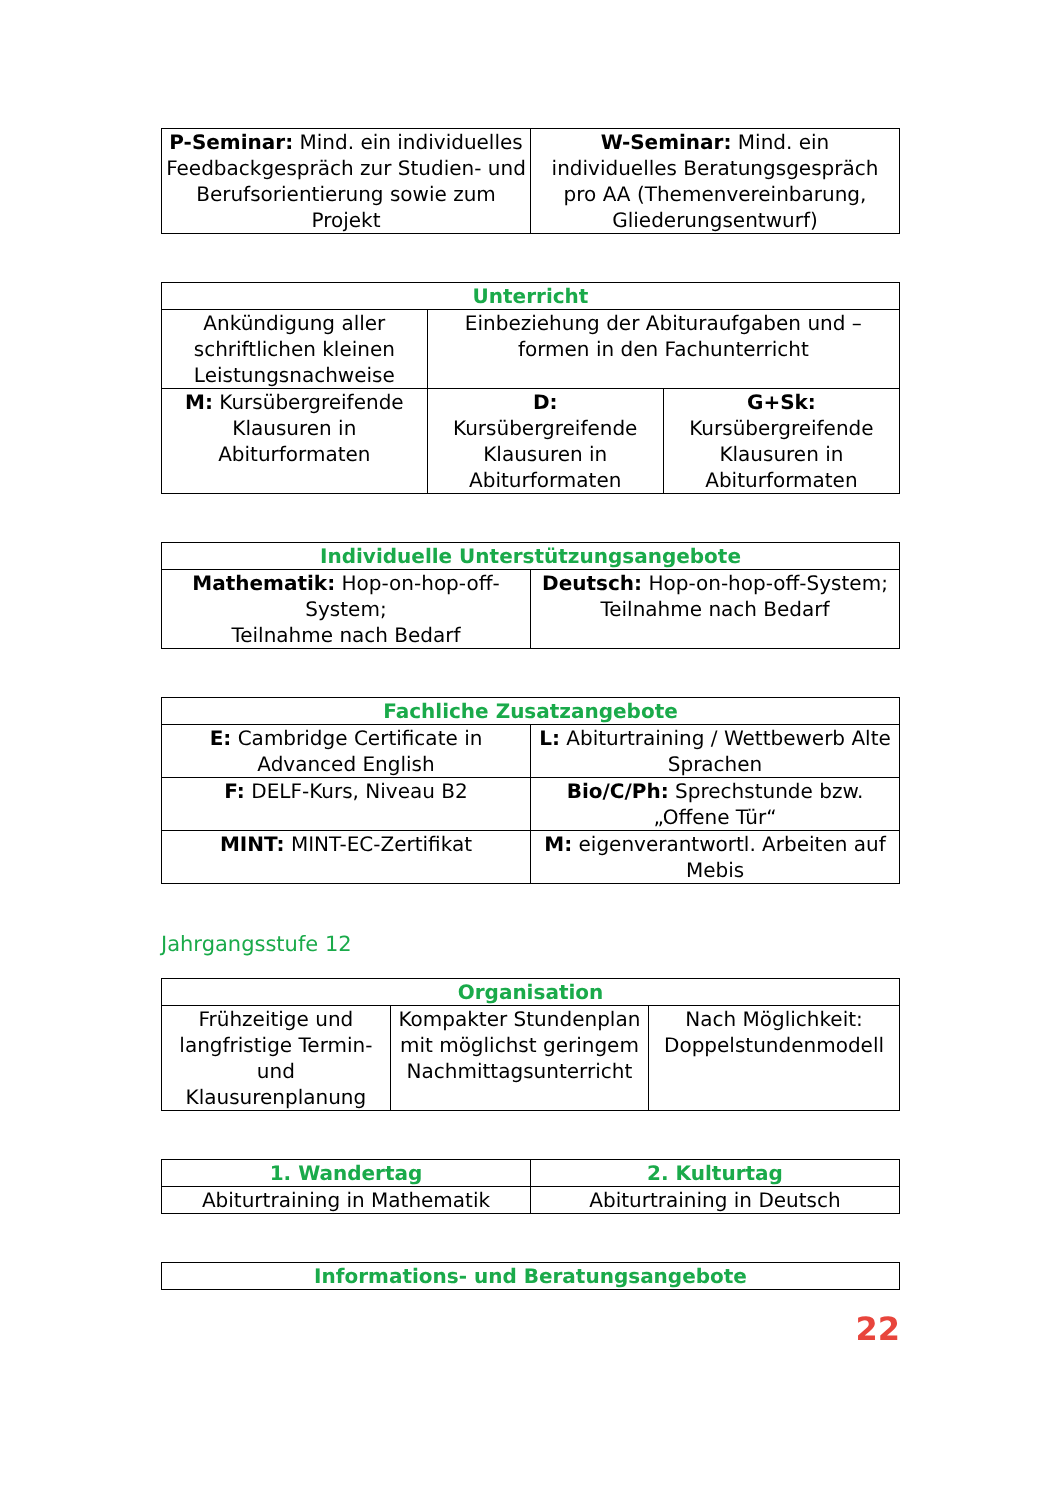| P-Seminar: Mind. ein individuelles Feedbackgespräch zur Studien- und Berufsorientierung sowie zum Projekt | W-Seminar: Mind. ein individuelles Beratungsgespräch pro AA (Themenvereinbarung, Gliederungsentwurf) |
| Unterricht | | |
| --- | --- | --- |
| Ankündigung aller schriftlichen kleinen Leistungsnachweise | Einbeziehung der Abituraufgaben und –formen in den Fachunterricht | |
| M: Kursübergreifende Klausuren in Abiturformaten | D: Kursübergreifende Klausuren in Abiturformaten | G+Sk: Kursübergreifende Klausuren in Abiturformaten |
| Individuelle Unterstützungsangebote | |
| --- | --- |
| Mathematik: Hop-on-hop-off-System; Teilnahme nach Bedarf | Deutsch: Hop-on-hop-off-System; Teilnahme nach Bedarf |
| Fachliche Zusatzangebote | |
| --- | --- |
| E: Cambridge Certificate in Advanced English | L: Abiturtraining / Wettbewerb Alte Sprachen |
| F: DELF-Kurs, Niveau B2 | Bio/C/Ph: Sprechstunde bzw. „Offene Tür“ |
| MINT: MINT-EC-Zertifikat | M: eigenverantwortl. Arbeiten auf Mebis |
Jahrgangsstufe 12
| Organisation | | |
| --- | --- | --- |
| Frühzeitige und langfristige Termin- und Klausurenplanung | Kompakter Stundenplan mit möglichst geringem Nachmittagsunterricht | Nach Möglichkeit: Doppelstundenmodell |
| 1. Wandertag | 2. Kulturtag |
| --- | --- |
| Abiturtraining in Mathematik | Abiturtraining in Deutsch |
| Informations- und Beratungsangebote |
| --- |
22